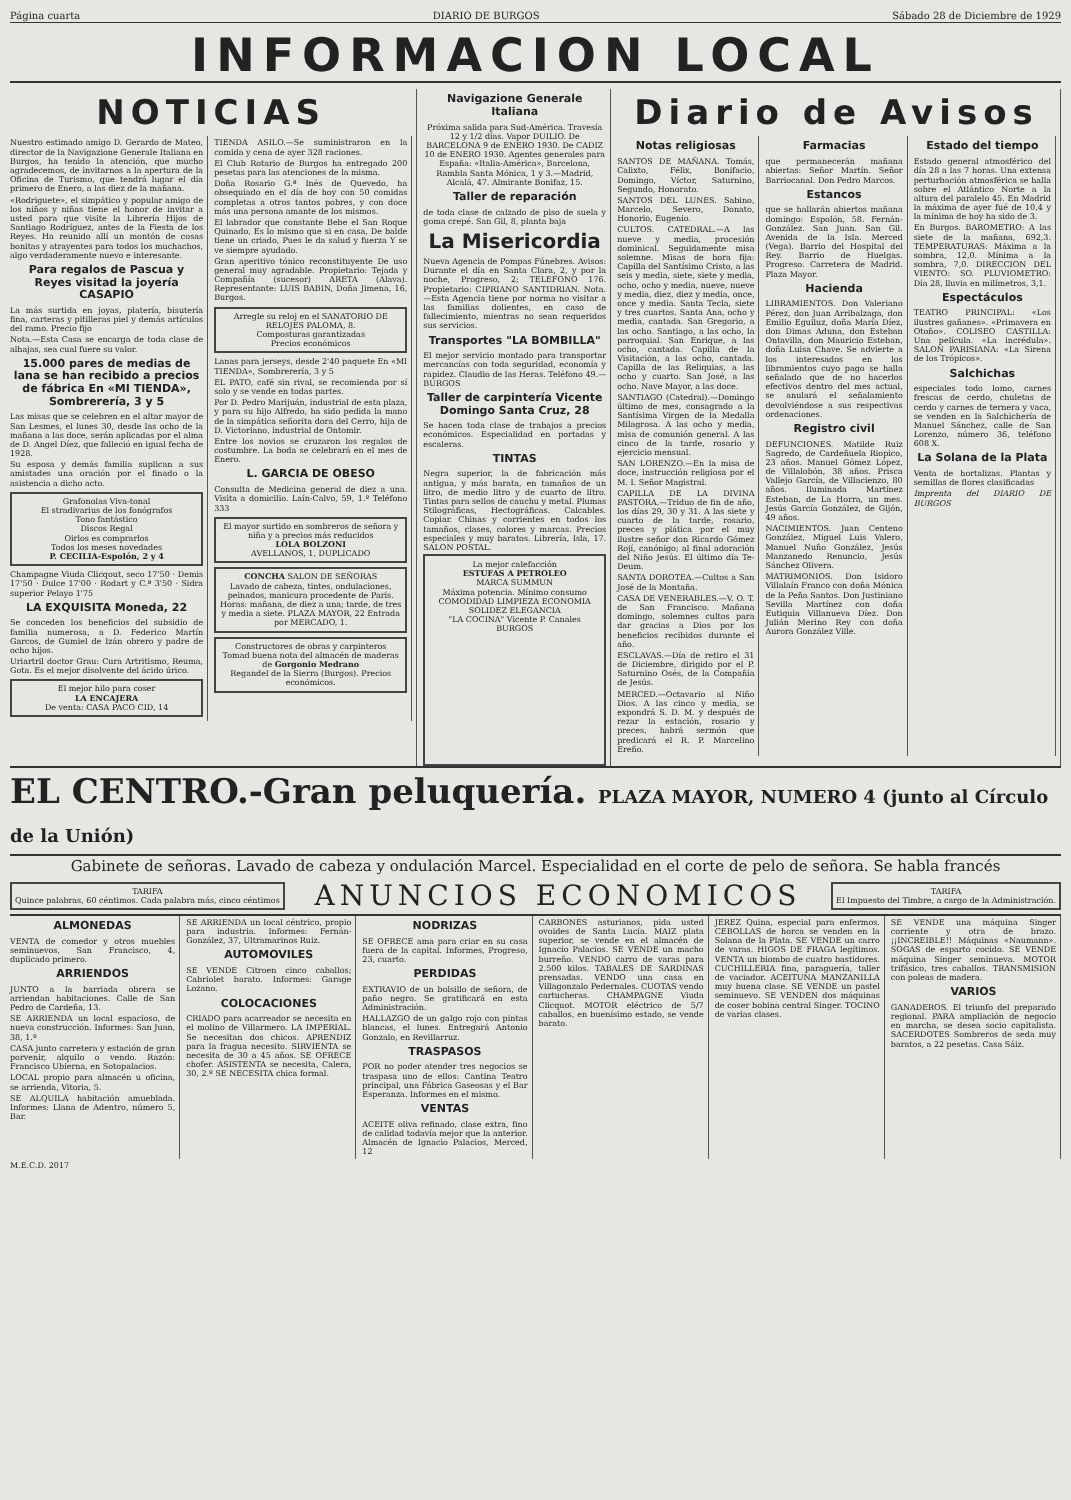Página cuarta DIARIO DE BURGOS Sábado 28 de Diciembre de 1929
INFORMACION LOCAL
NOTICIAS
Nuestro estimado amigo D. Gerardo de Mateo, director de la Navigazione Generale Italiana en Burgos, ha tenido la atención, que mucho agradecemos, de invitarnos a la apertura de la Oficina de Turismo, que tendrá lugar el día primero de Enero, a las diez de la mañana.
«Rodriguete», el simpático y popular amigo de los niños y niñas tiene el honor de invitar a usted para que visite la Librería Hijos de Santiago Rodríguez, antes de la Fiesta de los Reyes. Ha reunido allí un montón de cosas bonitas y atrayentes para todos los muchachos, algo verdaderamente nuevo e interesante.
Para regalos de Pascua y Reyes visitad la joyería CASAPIO
La más surtida en joyas, platería, bisutería fina, carteras y pitilleras piel y demás artículos del ramo. Precio fijo
Nota.—Esta Casa se encarga de toda clase de alhajas, sea cual fuere su valor.
15.000 pares de medias de lana se han recibido a precios de fábrica En «MI TIENDA», Sombrerería, 3 y 5
Las misas que se celebren en el altar mayor de San Lesmes, el lunes 30, desde las ocho de la mañana a las doce, serán aplicadas por el alma de D. Angel Díez, que falleció en igual fecha de 1928.
Su esposa y demás familia suplican a sus amistades una oración por el finado o la asistencia a dicho acto.
Grafonolas Viva-tonal
El stradivarius de los fonógrafos
Tono fantástico
Discos Regal
Oirlos es comprarlos
Todos los meses novedades
P. CECILIA-Espolón, 2 y 4
Champagne Viuda Clicqout, seco 17'50 · Demis 17'50 · Dulce 17'00 · Rodart y C.ª 3'50 · Sidra superior Pelayo 1'75
LA EXQUISITA Moneda, 22
Se conceden los beneficios del subsidio de familia numerosa, a D. Federico Martín Garcos, de Gumiel de Izán obrero y padre de ocho hijos.
Uriartril doctor Grau: Cura Artritismo, Reuma, Gota. Es el mejor disolvente del ácido úrico.
El mejor hilo para coser
LA ENCAJERA
De venta: CASA PACO CID, 14
TIENDA ASILO.—Se suministraron en la comida y cena de ayer 328 raciones.
El Club Rotario de Burgos ha entregado 200 pesetas para las atenciones de la misma.
Doña Rosario G.ª Inés de Quevedo, ha obsequiado en el día de hoy con 50 comidas completas a otros tantos pobres, y con doce más una persona amante de los mismos.
El labrador que constante Bebe el San Roque Quinado, Es lo mismo que si en casa, De balde tiene un criado, Pues le da salud y fuerza Y se ve siempre ayudado.
Gran aperitivo tónico reconstituyente De uso general muy agradable. Propietario: Tejada y Compañía (sucesor) ARETA (Alava). Representante: LUIS BABIN, Doña Jimena, 16, Burgos.
Arregle su reloj en el SANATORIO DE RELOJES PALOMA, 8.
Composturas garantizadas
Precios económicos
Lanas para jerseys, desde 2'40 paquete En «MI TIENDA», Sombrerería, 3 y 5
EL PATO, café sin rival, se recomienda por sí solo y se vende en todas partes.
Por D. Pedro Marijuán, industrial de esta plaza, y para su hijo Alfredo, ha sido pedida la mano de la simpática señorita dora del Cerro, hija de D. Victoriano, industrial de Ontomir.
Entre los novios se cruzaron los regalos de costumbre. La boda se celebrará en el mes de Enero.
L. GARCIA DE OBESO
Consulta de Medicina general de diez a una. Visita a domicilio. Laín-Calvo, 59, 1.º Teléfono 333
El mayor surtido en sombreros de señora y niña y a precios más reducidos
LOLA BOLZONI
AVELLANOS, 1, DUPLICADO
CONCHA SALON DE SEÑORAS
Lavado de cabeza, tintes, ondulaciones, peinados, manicura procedente de París. Horas: mañana, de diez a una; tarde, de tres y media a siete. PLAZA MAYOR, 22 Entrada por MERCADO, 1.
Constructores de obras y carpinteros
Tomad buena nota del almacén de maderas de Gorgonio Medrano
Regandel de la Sierra (Burgos). Precios económicos.
Navigazione Generale Italiana
Próxima salida para Sud-América. Travesía 12 y 1/2 días. Vapor DUILIO. De BARCELONA 9 de ENERO 1930. De CADIZ 10 de ENERO 1930. Agentes generales para España: «Italia-América», Barcelona, Rambla Santa Mónica, 1 y 3.—Madrid, Alcalá, 47. Almirante Bonifaz, 15.
Taller de reparación
de toda clase de calzado de piso de suela y goma crepé. San Gil, 8, planta baja
La Misericordia
Nueva Agencia de Pompas Fúnebres. Avisos: Durante el día en Santa Clara, 2, y por la noche, Progreso, 2; TELEFONO 176. Propietario: CIPRIANO SANTIDRIAN. Nota.—Esta Agencia tiene por norma no visitar a las familias dolientes, en caso de fallecimiento, mientras no sean requeridos sus servicios.
Transportes "LA BOMBILLA"
El mejor servicio montado para transportar mercancías con toda seguridad, economía y rapidez. Claudio de las Heras. Teléfono 49.—BURGOS
Taller de carpintería Vicente Domingo Santa Cruz, 28
Se hacen toda clase de trabajos a precios económicos. Especialidad en portadas y escaleras.
TINTAS
Negra superior, la de fabricación más antigua, y más barata, en tamaños de un litro, de medio litro y de cuarto de litro. Tintas para sellos de cauchu y metal. Plumas Stilográficas, Hectográficas. Calcables. Copiar. Chinas y corrientes en todos los tamaños, clases, colores y marcas. Precios especiales y muy baratos. Librería, Isla, 17. SALON POSTAL.
La mejor calefacción
ESTUFAS A PETROLEO
MARCA SUMMUN
Máxima potencia. Mínimo consumo
COMODIDAD LIMPIEZA ECONOMIA SOLIDEZ ELEGANCIA
"LA COCINA" Vicente P. Canales BURGOS
Diario de Avisos
Notas religiosas
SANTOS DE MAÑANA. Tomás, Calixto, Félix, Bonifacio, Domingo, Víctor, Saturnino, Segundo, Honorato.
SANTOS DEL LUNES. Sabino, Marcelo, Severo, Donato, Honorio, Eugenio.
CULTOS. CATEDRAL.—A las nueve y media, procesión dominical. Seguidamente misa solemne. Misas de hora fija: Capilla del Santísimo Cristo, a las seis y media, siete, siete y media, ocho, ocho y media, nueve, nueve y media, diez, diez y media, once, once y media. Santa Tecla, siete y tres cuartos. Santa Ana, ocho y media, cantada. San Gregorio, a las ocho. Santiago, a las ocho, la parroquial. San Enrique, a las ocho, cantada. Capilla de la Visitación, a las ocho, cantada. Capilla de las Reliquias, a las ocho y cuarto. San José, a las ocho. Nave Mayor, a las doce.
SANTIAGO (Catedral).—Domingo último de mes, consagrado a la Santísima Virgen de la Medalla Milagrosa. A las ocho y media, misa de comunión general. A las cinco de la tarde, rosario y ejercicio mensual.
SAN LORENZO.—En la misa de doce, instrucción religiosa por el M. I. Señor Magistral.
CAPILLA DE LA DIVINA PASTORA.—Triduo de fin de año, los días 29, 30 y 31. A las siete y cuarto de la tarde, rosario, preces y plática por el muy ilustre señor don Ricardo Gómez Rojí, canónigo; al final adoración del Niño Jesús. El último día Te-Deum.
SANTA DOROTEA.—Cultos a San José de la Montaña.
CASA DE VENERABLES.—V. O. T. de San Francisco. Mañana domingo, solemnes cultos para dar gracias a Dios por los beneficios recibidos durante el año.
ESCLAVAS.—Día de retiro el 31 de Diciembre, dirigido por el P. Saturnino Osés, de la Compañía de Jesús.
MERCED.—Octavario al Niño Dios. A las cinco y media, se expondrá S. D. M. y después de rezar la estación, rosario y preces, habrá sermón que predicará el R. P. Marcelino Ereño.
Farmacias
que permanecerán mañana abiertas: Señor Martín. Señor Barriocanal. Don Pedro Marcos.
Estancos
que se hallarán abiertos mañana domingo: Espolón, 58. Fernán-González. San Juan. San Gil. Avenida de la Isla. Merced (Vega). Barrio del Hospital del Rey. Barrio de Huelgas. Progreso. Carretera de Madrid. Plaza Mayor.
Hacienda
LIBRAMIENTOS. Don Valeriano Pérez, don Juan Arribalzaga, don Emilio Eguiluz, doña María Díez, don Dimas Aduna, don Esteban Ontavilla, don Mauricio Esteban, doña Luisa Chave. Se advierte a los interesados en los libramientos cuyo pago se halla señalado que de no hacerlos efectivos dentro del mes actual, se anulará el señalamiento devolviéndose a sus respectivas ordenaciones.
Registro civil
DEFUNCIONES. Matilde Ruiz Sagredo, de Cardeñuela Riopico, 23 años. Manuel Gómez López, de Villalobón, 38 años. Prisca Vallejo García, de Villacienzo, 80 años. Iluminada Martínez Esteban, de La Horra, un mes. Jesús García González, de Gijón, 49 años.
NACIMIENTOS. Juan Centeno González, Miguel Luis Valero, Manuel Nuño González, Jesús Manzanedo Renuncio, Jesús Sánchez Olivera.
MATRIMONIOS. Don Isidoro Villalaín Franco con doña Mónica de la Peña Santos. Don Justiniano Sevilla Martínez con doña Eutiquia Villanueva Díez. Don Julián Merino Rey con doña Aurora González Ville.
Estado del tiempo
Estado general atmosférico del día 28 a las 7 horas. Una extensa perturbación atmosférica se halla sobre el Atlántico Norte a la altura del paralelo 45. En Madrid la máxima de ayer fué de 10,4 y la mínima de hoy ha sido de 3.
En Burgos. BAROMETRO: A las siete de la mañana, 692,3. TEMPERATURAS: Máxima a la sombra, 12,0. Mínima a la sombra, 7,0. DIRECCION DEL VIENTO: SO. PLUVIOMETRO: Día 28, lluvia en milímetros, 3,1.
Espectáculos
TEATRO PRINCIPAL: «Los ilustres gañanes». «Primavera en Otoño». COLISEO CASTILLA: Una película. «La incrédula». SALON PARISIANA: «La Sirena de los Trópicos».
Salchichas
especiales todo lomo, carnes frescas de cerdo, chuletas de cerdo y carnes de ternera y vaca, se venden en la Salchichería de Manuel Sánchez, calle de San Lorenzo, número 36, teléfono 608 X.
La Solana de la Plata
Venta de hortalizas. Plantas y semillas de flores clasificadas
Imprenta del DIARIO DE BURGOS
EL CENTRO.-Gran peluquería. PLAZA MAYOR, NUMERO 4 (junto al Círculo de la Unión)
Gabinete de señoras. Lavado de cabeza y ondulación Marcel. Especialidad en el corte de pelo de señora. Se habla francés
TARIFA
Quince palabras, 60 céntimos. Cada palabra más, cinco céntimos
ANUNCIOS ECONOMICOS
TARIFA
El Impuesto del Timbre, a cargo de la Administración.
ALMONEDAS
VENTA de comedor y otros muebles seminuevos, San Francisco, 4, duplicado primero.
ARRIENDOS
JUNTO a la barriada obrera se arriendan habitaciones. Calle de San Pedro de Cardeña, 13.
SE ARRIENDA un local espacioso, de nueva construcción. Informes: San Juan, 38, 1.º
CASA junto carretera y estación de gran porvenir, alquilo o vendo. Razón: Francisco Ubierna, en Sotopalacios.
LOCAL propio para almacén u oficina, se arrienda, Vitoria, 5.
SE ALQUILA habitación amueblada. Informes: Llana de Adentro, número 5, Bar.
SE ARRIENDA un local céntrico, propio para industria. Informes: Fernán-González, 37, Ultramarinos Ruiz.
AUTOMOVILES
SE VENDE Citroen cinco caballos; Cabriolet barato. Informes: Garage Lozano.
COLOCACIONES
CRIADO para acarreador se necesita en el molino de Villarmero. LA IMPERIAL. Se necesitan dos chicos. APRENDIZ para la fragua necesito. SIRVIENTA se necesita de 30 a 45 años. SE OFRECE chofer. ASISTENTA se necesita, Calera, 30, 2.º SE NECESITA chica formal.
NODRIZAS
SE OFRECE ama para criar en su casa fuera de la capital. Informes, Progreso, 23, cuarto.
PERDIDAS
EXTRAVIO de un bolsillo de señora, de paño negro. Se gratificará en esta Administración.
HALLAZGO de un galgo rojo con pintas blancas, el lunes. Entregará Antonio Gonzalo, en Revillarruz.
TRASPASOS
POR no poder atender tres negocios se traspasa uno de ellos: Cantina Teatro principal, una Fábrica Gaseosas y el Bar Esperanza. Informes en el mismo.
VENTAS
ACEITE oliva refinado, clase extra, fino de calidad todavía mejor que la anterior. Almacén de Ignacio Palacios, Merced, 12
CARBONES asturianos, pida usted ovoides de Santa Lucía. MAIZ plata superior, se vende en el almacén de Ignacio Palacios. SE VENDE un macho burreño. VENDO carro de varas para 2.500 kilos. TABALES DE SARDINAS prensadas. VENDO una casa en Villagonzalo Pedernales. CUOTAS vendo cartucheras. CHAMPAGNE Viuda Clicquot. MOTOR eléctrico de 5/7 caballos, en buenísimo estado, se vende barato.
JEREZ Quina, especial para enfermos. CEBOLLAS de horca se venden en la Solana de la Plata. SE VENDE un carro de varas. HIGOS DE FRAGA legítimos. VENTA un biombo de cuatro bastidores. CUCHILLERIA fina, paraguería, taller de vaciador. ACEITUNA MANZANILLA muy buena clase. SE VENDE un pastel seminuevo. SE VENDEN dos máquinas de coser bobina central Singer. TOCINO de varias clases.
SE VENDE una máquina Singer corriente y otra de brazo. ¡¡INCREIBLE!! Máquinas «Naumann». SOGAS de esparto cocido. SE VENDE máquina Singer seminueva. MOTOR trifásico, tres caballos. TRANSMISION con poleas de madera.
VARIOS
GANADEROS. El triunfo del preparado regional. PARA ampliación de negocio en marcha, se desea socio capitalista. SACERDOTES Sombreros de seda muy baratos, a 22 pesetas. Casa Sáiz.
M.E.C.D. 2017